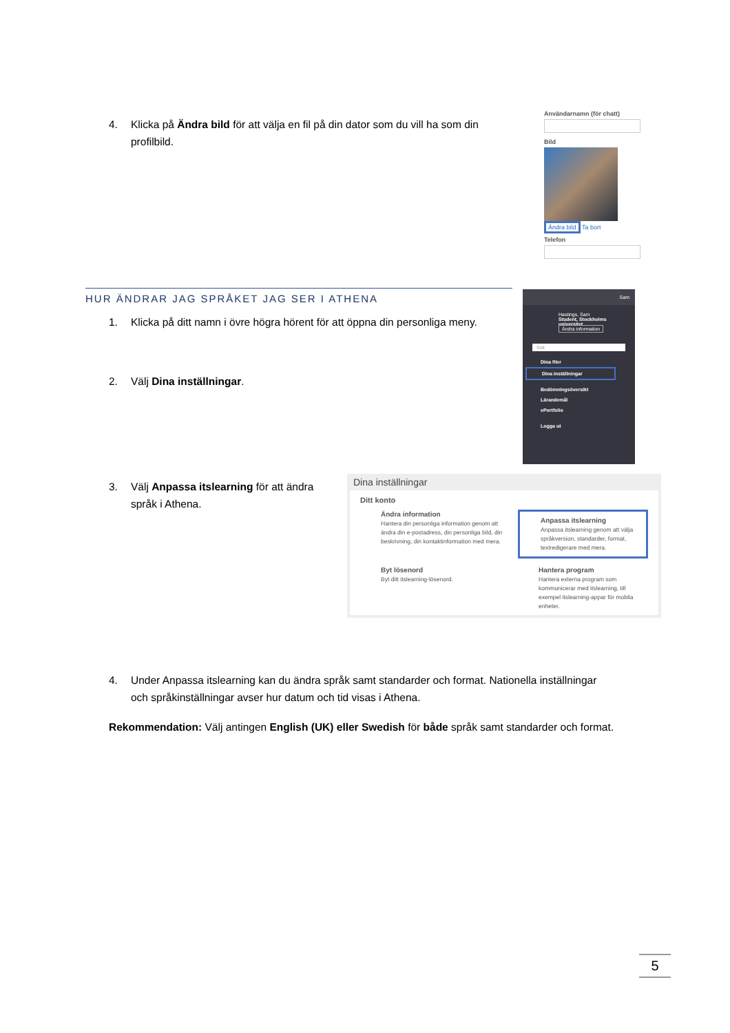4. Klicka på Ändra bild för att välja en fil på din dator som du vill ha som din
profilbild.
Användarnamn (för chatt)
Bild
Ändra bild Ta bort
Telefon
HUR ÄNDRAR JAG SPRÅKET JAG SER I ATHENA
1. Klicka på ditt namn i övre högra hörent för att öppna din personliga meny.
2. Välj Dina inställningar.
Sam
Hastings, Sam
Student, Stockholms universitet
Ändra information
Sök
Dina filer
Dina inställningar
Bedömningsöversikt
Lärandemål
ePortfolio
Logga ut
3. Välj Anpassa itslearning för att ändra
språk i Athena.
Dina inställningar
Ditt konto
Ändra information
Hantera din personliga information genom att ändra din e-postadress, din personliga bild, din beskrivning, din kontaktinformation med mera.
Anpassa itslearning
Anpassa itslearning genom att välja språkversion, standarder, format, textredigerare med mera.
Byt lösenord
Byt ditt itslearning-lösenord.
Hantera program
Hantera externa program som kommunicerar med itslearning, till exempel itslearning-appar för mobila enheter.
4. Under Anpassa itslearning kan du ändra språk samt standarder och format. Nationella inställningar
och språkinställningar avser hur datum och tid visas i Athena.
Rekommendation: Välj antingen English (UK) eller Swedish för både språk samt standarder och format.
5